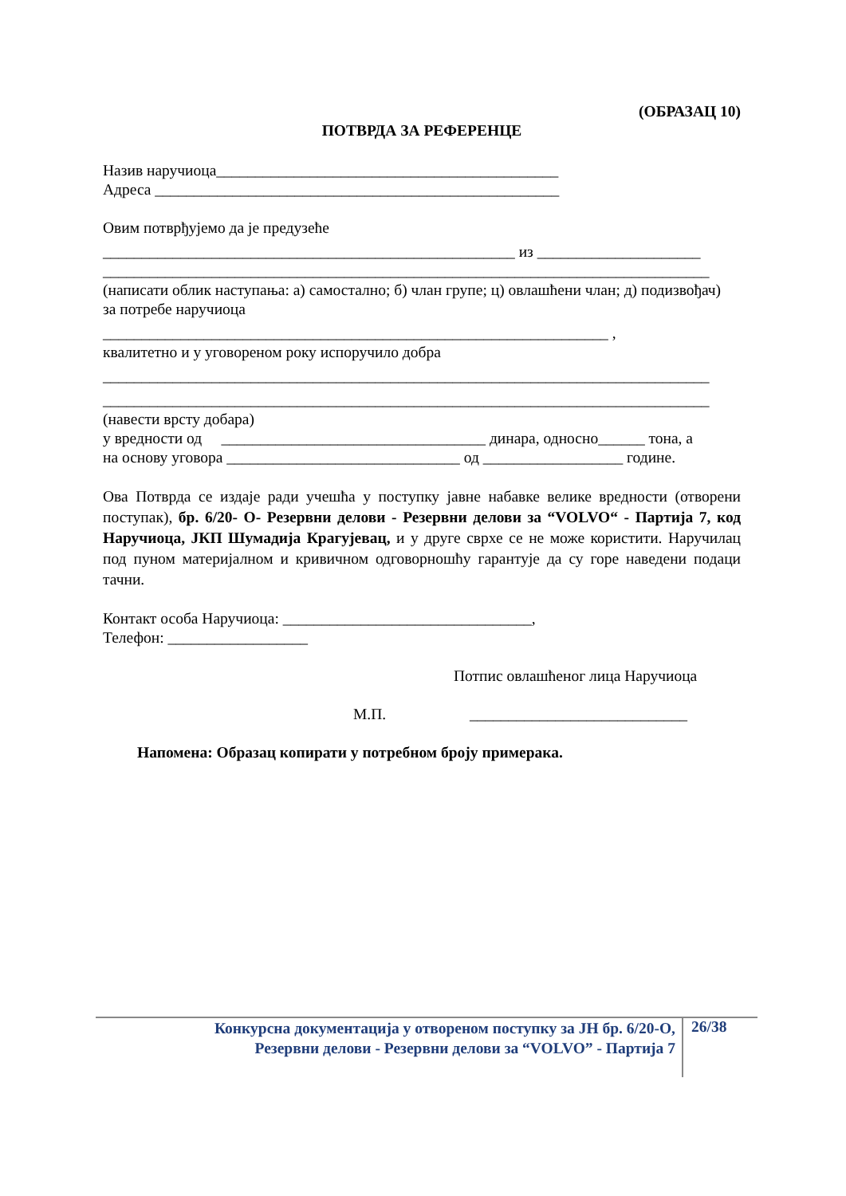(ОБРАЗАЦ 10)
ПОТВРДА ЗА РЕФЕРЕНЦЕ
Назив наручиоца____________________________________________
Адреса ____________________________________________________
Овим потврђујемо да је предузеће
_____________________________________________________ из _____________________
______________________________________________________________________________
(написати облик наступања: а) самостално; б) члан групе; ц) овлашћени члан; д) подизвођач)
за потребе наручиоца
_________________________________________________________________ ,
квалитетно и у уговореном року испоручило добра
______________________________________________________________________________
______________________________________________________________________________
(навести врсту добара)
у вредности од __________________________________ динара, односно______ тона, а
на основу уговора ______________________________ од __________________ године.
Ова Потврда се издаје ради учешћа у поступку јавне набавке велике вредности (отворени поступак), бр. 6/20- О- Резервни делови - Резервни делови за “VOLVO“ - Партија 7, код Наручиоца, ЈКП Шумадија Крагујевац, и у друге сврхе се не може користити. Наручилац под пуном материјалном и кривичном одговорношћу гарантује да су горе наведени подаци тачни.
Контакт особа Наручиоца: ________________________________,
Телефон: __________________
Потпис овлашћеног лица Наручиоца
М.П. ____________________________
Напомена: Образац копирати у потребном броју примерака.
Конкурсна документација у отвореном поступку за ЈН бр. 6/20-О,
Резервни делови - Резервни делови за “VOLVO” - Партија 7
26/38